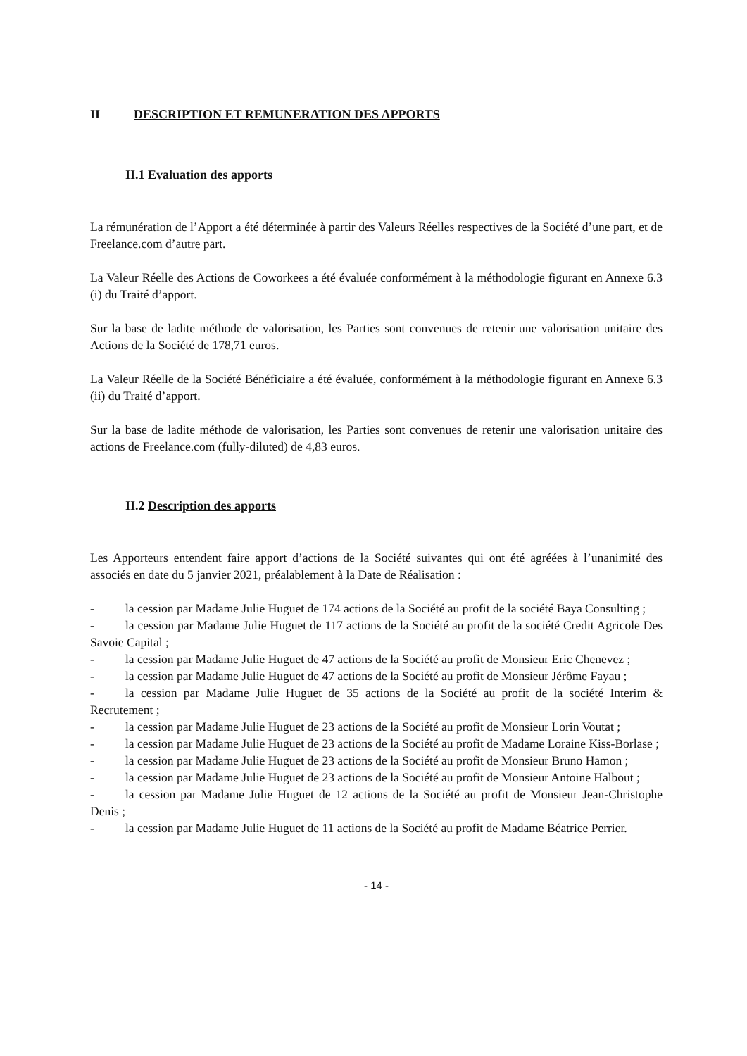II DESCRIPTION ET REMUNERATION DES APPORTS
II.1 Evaluation des apports
La rémunération de l’Apport a été déterminée à partir des Valeurs Réelles respectives de la Société d’une part, et de Freelance.com d’autre part.
La Valeur Réelle des Actions de Coworkees a été évaluée conformément à la méthodologie figurant en Annexe 6.3 (i) du Traité d’apport.
Sur la base de ladite méthode de valorisation, les Parties sont convenues de retenir une valorisation unitaire des Actions de la Société de 178,71 euros.
La Valeur Réelle de la Société Bénéficiaire a été évaluée, conformément à la méthodologie figurant en Annexe 6.3 (ii) du Traité d’apport.
Sur la base de ladite méthode de valorisation, les Parties sont convenues de retenir une valorisation unitaire des actions de Freelance.com (fully-diluted) de 4,83 euros.
II.2 Description des apports
Les Apporteurs entendent faire apport d’actions de la Société suivantes qui ont été agréées à l’unanimité des associés en date du 5 janvier 2021, préalablement à la Date de Réalisation :
- la cession par Madame Julie Huguet de 174 actions de la Société au profit de la société Baya Consulting ;
- la cession par Madame Julie Huguet de 117 actions de la Société au profit de la société Credit Agricole Des Savoie Capital ;
- la cession par Madame Julie Huguet de 47 actions de la Société au profit de Monsieur Eric Chenevez ;
- la cession par Madame Julie Huguet de 47 actions de la Société au profit de Monsieur Jérôme Fayau ;
- la cession par Madame Julie Huguet de 35 actions de la Société au profit de la société Interim & Recrutement ;
- la cession par Madame Julie Huguet de 23 actions de la Société au profit de Monsieur Lorin Voutat ;
- la cession par Madame Julie Huguet de 23 actions de la Société au profit de Madame Loraine Kiss-Borlase ;
- la cession par Madame Julie Huguet de 23 actions de la Société au profit de Monsieur Bruno Hamon ;
- la cession par Madame Julie Huguet de 23 actions de la Société au profit de Monsieur Antoine Halbout ;
- la cession par Madame Julie Huguet de 12 actions de la Société au profit de Monsieur Jean-Christophe Denis ;
- la cession par Madame Julie Huguet de 11 actions de la Société au profit de Madame Béatrice Perrier.
- 14 -